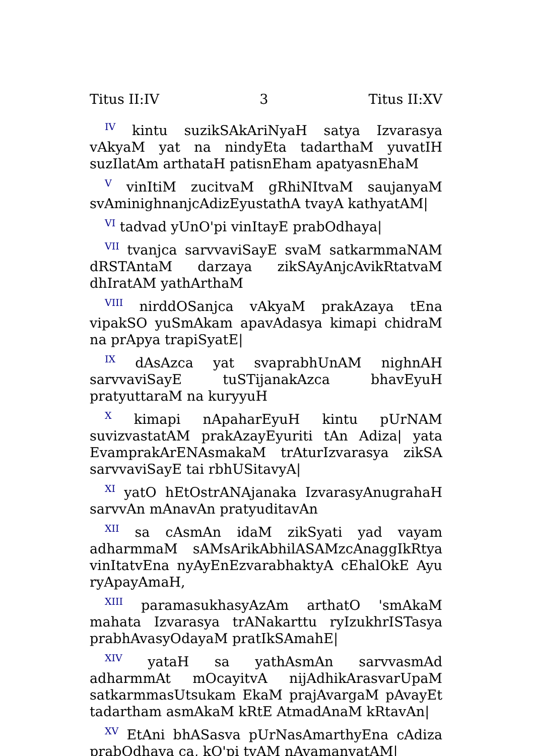Titus II:IV 3 Titus II:XV
<sup>IV</sup> kintu suzikSAkAriNyaH satya Izvarasya vAkyaM yat na nindyEta tadarthaM yuvatIH suzIlatAm arthataH patisnEham apatyasnEhaM
<sup>V</sup> vinItiM zucitvaM gRhiNItvaM saujanyaM svAminighnanjcAdizEyustathA tvayA kathyatAM|
<sup>VI</sup> tadvad yUnO'pi vinItayE prabOdhaya|
<sup>VII</sup> tvanjca sarvvaviSayE svaM satkarmmaNAM dRSTAntaM darzaya zikSAyAnjcAvikRtatvaM dhIratAM yathArthaM
<sup>VIII</sup> nirddOSanjca vAkyaM prakAzaya tEna vipakSO yuSmAkam apavAdasya kimapi chidraM na prApya trapiSyatE|
<sup>IX</sup> dAsAzca yat svaprabhUnAM nighnAH sarvvaviSayE tuSTijanakAzca bhavEyuH pratyuttaraM na kuryyuH
<sup>X</sup> kimapi nApaharEyuH kintu pUrNAM suvizvastatAM prakAzayEyuriti tAn Adiza| yata EvamprakArENAsmakaM trAturIzvarasya zikSA sarvvaviSayE tai rbhUSitavyA|
<sup>XI</sup> yatO hEtOstrANAjanaka IzvarasyAnugrahaH sarvvAn mAnavAn pratyuditavAn
<sup>XII</sup> sa cAsmAn idaM zikSyati yad vayam adharmmaM sAMsArikAbhilASAMzcAnaggIkRtya vinItatvEna nyAyEnEzvarabhaktyA cEhalOkE Ayu ryApayAmaH,
<sup>XIII</sup> paramasukhasyAzAm arthatO 'smAkaM mahata Izvarasya trANakarttu ryIzukhrISTasya prabhAvasyOdayaM pratIkSAmahE|
<sup>XIV</sup> yataH sa yathAsmAn sarvvasmAd adharmmAt mOcayitvA nijAdhikArasvarUpaM satkarmmasUtsukam EkaM prajAvargaM pAvayEt tadartham asmAkaM kRtE AtmadAnaM kRtavAn|
<sup>XV</sup> EtAni bhASasva pUrNasAmarthyEna cAdiza prabOdhaya ca, kO'pi tvAM nAvamanyatAM|